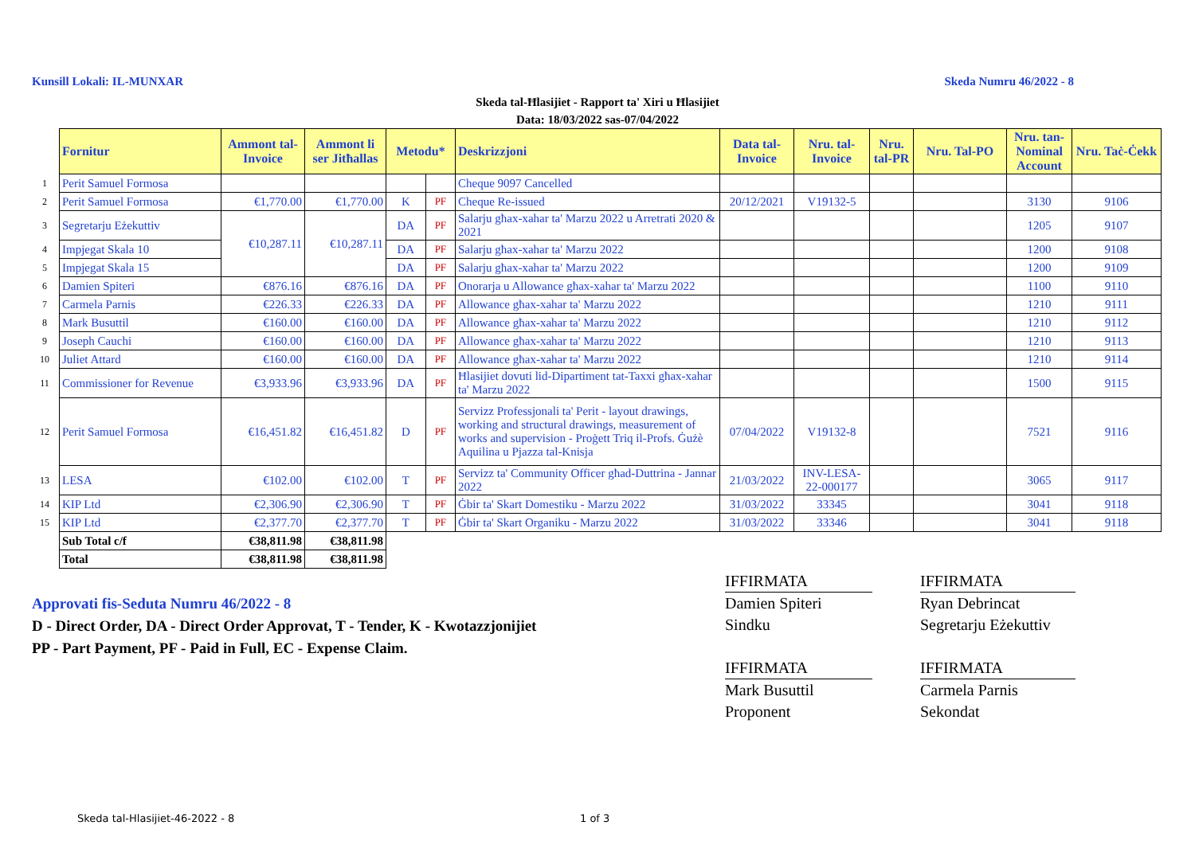Kunsill Lokali: IL-MUNXAR Skeda Numru 46/2022 - 8
Skeda tal-Ħlasijiet - Rapport ta' Xiri u Ħlasijiet
Data: 18/03/2022 sas-07/04/2022
| | Fornitur | Ammont tal-Invoice | Ammont li ser Jitħallas | Metodu* | | Deskrizzjoni | Data tal-Invoice | Nru. tal-Invoice | Nru. tal-PR | Nru. Tal-PO | Nru. tan-Nominal Account | Nru. Taċ-Ċekk |
| 1 | Perit Samuel Formosa | | | | | Cheque 9097 Cancelled | | | | | | |
| 2 | Perit Samuel Formosa | €1,770.00 | €1,770.00 | K | PF | Cheque Re-issued | 20/12/2021 | V19132-5 | | | 3130 | 9106 |
| 3 | Segretarju Eżekuttiv | €10,287.11 | €10,287.11 | DA | PF | Salarju għax-xahar ta' Marzu 2022 u Arretrati 2020 & 2021 | | | | | 1205 | 9107 |
| 4 | Impjegat Skala 10 | | | DA | PF | Salarju għax-xahar ta' Marzu 2022 | | | | | 1200 | 9108 |
| 5 | Impjegat Skala 15 | | | DA | PF | Salarju għax-xahar ta' Marzu 2022 | | | | | 1200 | 9109 |
| 6 | Damien Spiteri | €876.16 | €876.16 | DA | PF | Onorarja u Allowance għax-xahar ta' Marzu 2022 | | | | | 1100 | 9110 |
| 7 | Carmela Parnis | €226.33 | €226.33 | DA | PF | Allowance għax-xahar ta' Marzu 2022 | | | | | 1210 | 9111 |
| 8 | Mark Busuttil | €160.00 | €160.00 | DA | PF | Allowance għax-xahar ta' Marzu 2022 | | | | | 1210 | 9112 |
| 9 | Joseph Cauchi | €160.00 | €160.00 | DA | PF | Allowance għax-xahar ta' Marzu 2022 | | | | | 1210 | 9113 |
| 10 | Juliet Attard | €160.00 | €160.00 | DA | PF | Allowance għax-xahar ta' Marzu 2022 | | | | | 1210 | 9114 |
| 11 | Commissioner for Revenue | €3,933.96 | €3,933.96 | DA | PF | Ħlasijiet dovuti lid-Dipartiment tat-Taxxi għax-xahar ta' Marzu 2022 | | | | | 1500 | 9115 |
| 12 | Perit Samuel Formosa | €16,451.82 | €16,451.82 | D | PF | Servizz Professjonali ta' Perit - layout drawings, working and structural drawings, measurement of works and supervision - Proġett Triq il-Profs. Ġużè Aquilina u Pjazza tal-Knisja | 07/04/2022 | V19132-8 | | | 7521 | 9116 |
| 13 | LESA | €102.00 | €102.00 | T | PF | Servizz ta' Community Officer għad-Duttrina - Jannar 2022 | 21/03/2022 | INV-LESA-22-000177 | | | 3065 | 9117 |
| 14 | KIP Ltd | €2,306.90 | €2,306.90 | T | PF | Ġbir ta' Skart Domestiku - Marzu 2022 | 31/03/2022 | 33345 | | | 3041 | 9118 |
| 15 | KIP Ltd | €2,377.70 | €2,377.70 | T | PF | Ġbir ta' Skart Organiku - Marzu 2022 | 31/03/2022 | 33346 | | | 3041 | 9118 |
| | Sub Total c/f | €38,811.98 | €38,811.98 | | | | | | | | | |
| | Total | €38,811.98 | €38,811.98 | | | | | | | | | |
Approvati fis-Seduta Numru 46/2022 - 8
D - Direct Order, DA - Direct Order Approvat, T - Tender, K - Kwotazzjonijiet
PP - Part Payment, PF - Paid in Full, EC - Expense Claim.
IFFIRMATA
Damien Spiteri
Sindku
IFFIRMATA
Mark Busuttil
Proponent
IFFIRMATA
Ryan Debrincat
Segretarju Eżekuttiv
IFFIRMATA
Carmela Parnis
Sekondat
Skeda tal-Hlasijiet-46-2022 - 8
1 of 3